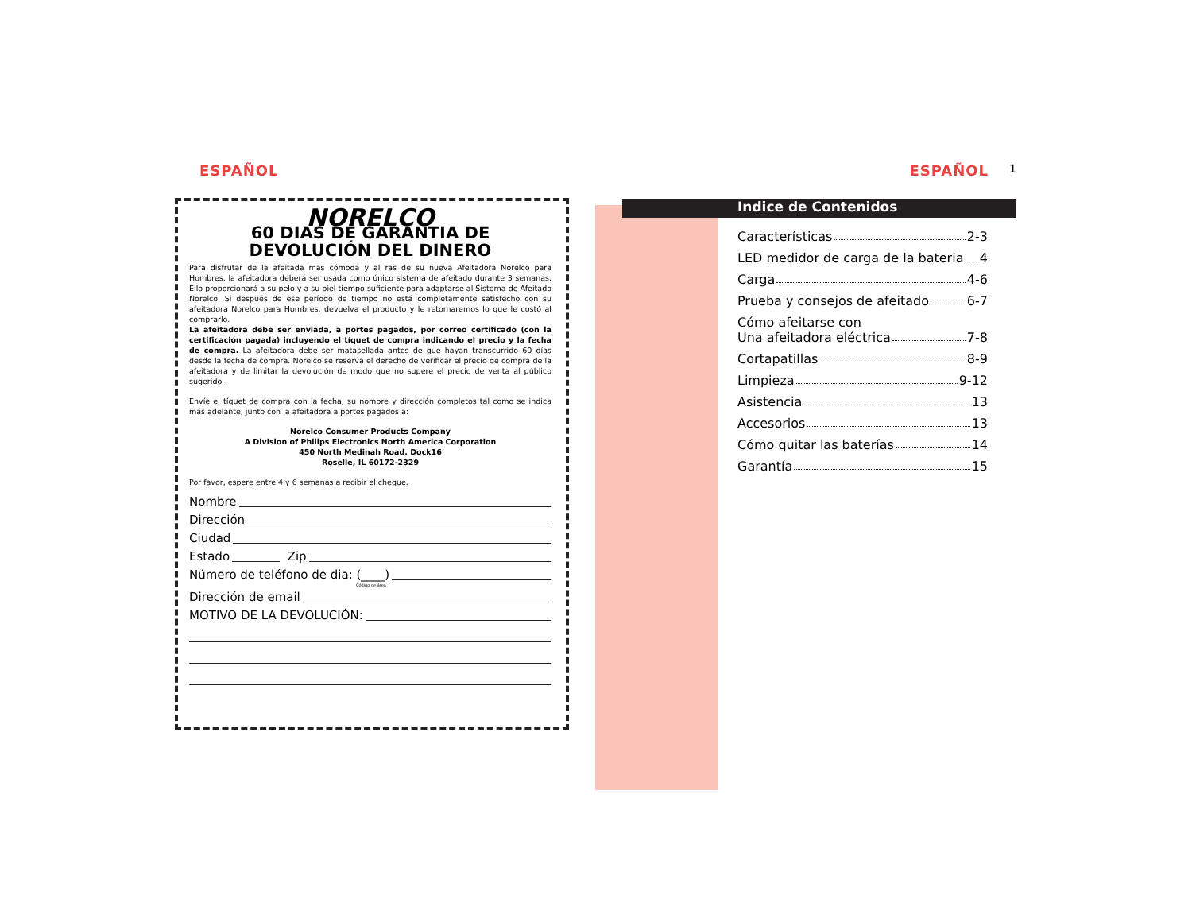ESPAÑOL
NORELCO
60 DIAS DE GARANTIA DE
DEVOLUCIÓN DEL DINERO
Para disfrutar de la afeitada mas cómoda y al ras de su nueva Afeitadora Norelco para Hombres, la afeitadora deberá ser usada como único sistema de afeitado durante 3 semanas. Ello proporcionará a su pelo y a su piel tiempo suficiente para adaptarse al Sistema de Afeitado Norelco. Si después de ese período de tiempo no está completamente satisfecho con su afeitadora Norelco para Hombres, devuelva el producto y le retornaremos lo que le costó al comprarlo.
La afeitadora debe ser enviada, a portes pagados, por correo certificado (con la certificación pagada) incluyendo el tíquet de compra indicando el precio y la fecha de compra. La afeitadora debe ser matasellada antes de que hayan transcurrido 60 días desde la fecha de compra. Norelco se reserva el derecho de verificar el precio de compra de la afeitadora y de limitar la devolución de modo que no supere el precio de venta al público sugerido.
Envíe el tíquet de compra con la fecha, su nombre y dirección completos tal como se indica más adelante, junto con la afeitadora a portes pagados a:
Norelco Consumer Products Company
A Division of Philips Electronics North America Corporation
450 North Medinah Road, Dock16
Roselle, IL 60172-2329
Por favor, espere entre 4 y 6 semanas a recibir el cheque.
Nombre
Dirección
Ciudad
Estado Zip
Número de teléfono de dia: (____)
Código de área
Dirección de email
MOTIVO DE LA DEVOLUCIÓN:
ESPAÑOL
1
Indice de Contenidos
Características 2-3
LED medidor de carga de la bateria 4
Carga 4-6
Prueba y consejos de afeitado 6-7
Cómo afeitarse con
Una afeitadora eléctrica 7-8
Cortapatillas 8-9
Limpieza 9-12
Asistencia 13
Accesorios 13
Cómo quitar las baterías 14
Garantía 15